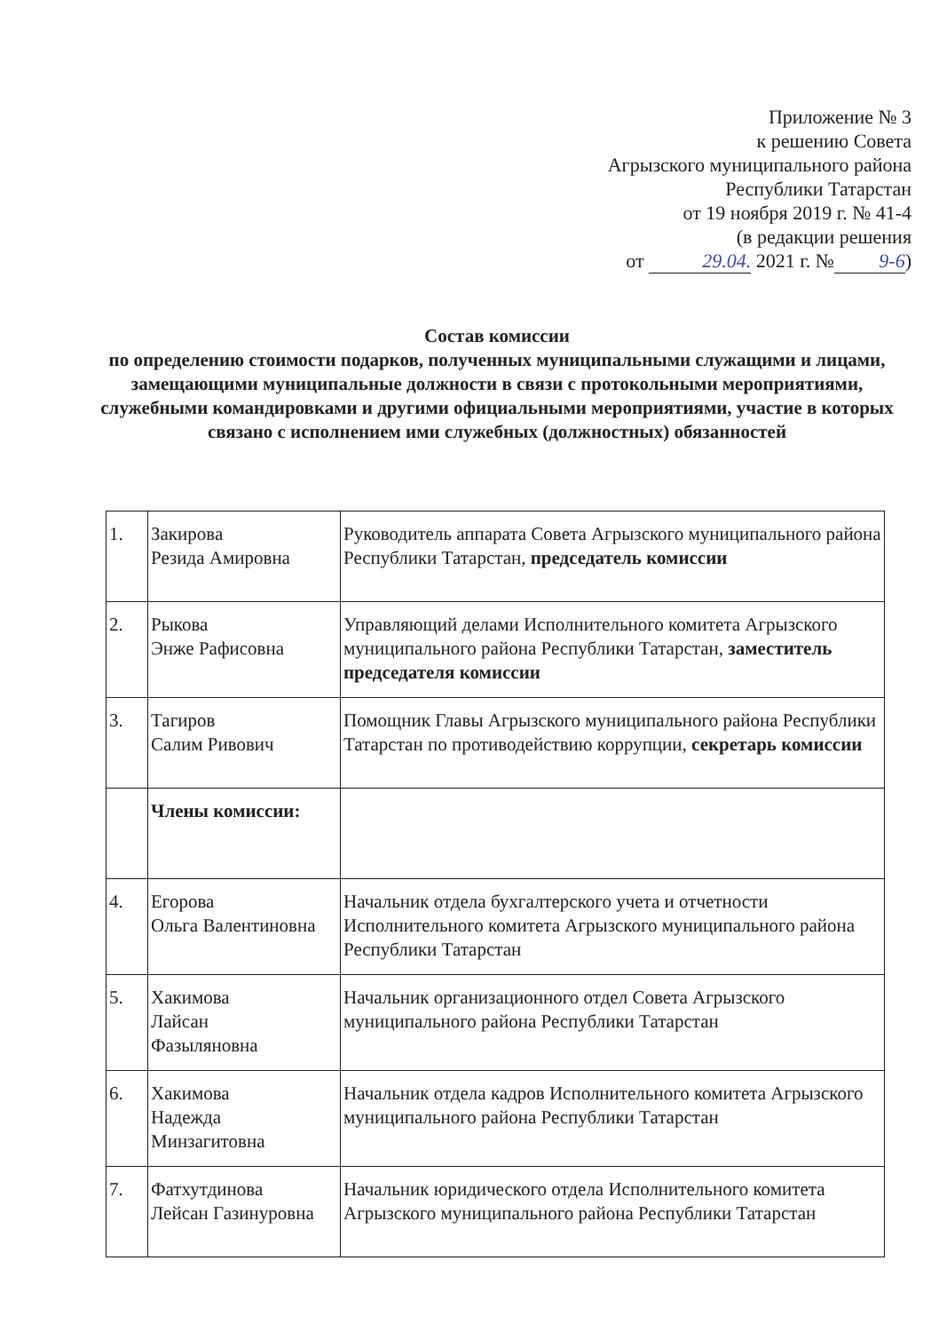Приложение № 3
к решению Совета
Агрызского муниципального района
Республики Татарстан
от 19 ноября 2019 г. № 41-4
(в редакции решения
от 29.04. 2021 г. № 9-6)
Состав комиссии
по определению стоимости подарков, полученных муниципальными служащими и лицами, замещающими муниципальные должности в связи с протокольными мероприятиями, служебными командировками и другими официальными мероприятиями, участие в которых связано с исполнением ими служебных (должностных) обязанностей
| 1. | Закирова Резида Амировна | Руководитель аппарата Совета Агрызского муниципального района Республики Татарстан, председатель комиссии |
| 2. | Рыкова Энже Рафисовна | Управляющий делами Исполнительного комитета Агрызского муниципального района Республики Татарстан, заместитель председателя комиссии |
| 3. | Тагиров Салим Ривович | Помощник Главы Агрызского муниципального района Республики Татарстан по противодействию коррупции, секретарь комиссии |
| | Члены комиссии: | |
| 4. | Егорова Ольга Валентиновна | Начальник отдела бухгалтерского учета и отчетности Исполнительного комитета Агрызского муниципального района Республики Татарстан |
| 5. | Хакимова Лайсан Фазыляновна | Начальник организационного отдел Совета Агрызского муниципального района Республики Татарстан |
| 6. | Хакимова Надежда Минзагитовна | Начальник отдела кадров Исполнительного комитета Агрызского муниципального района Республики Татарстан |
| 7. | Фатхутдинова Лейсан Газинуровна | Начальник юридического отдела Исполнительного комитета Агрызского муниципального района Республики Татарстан |